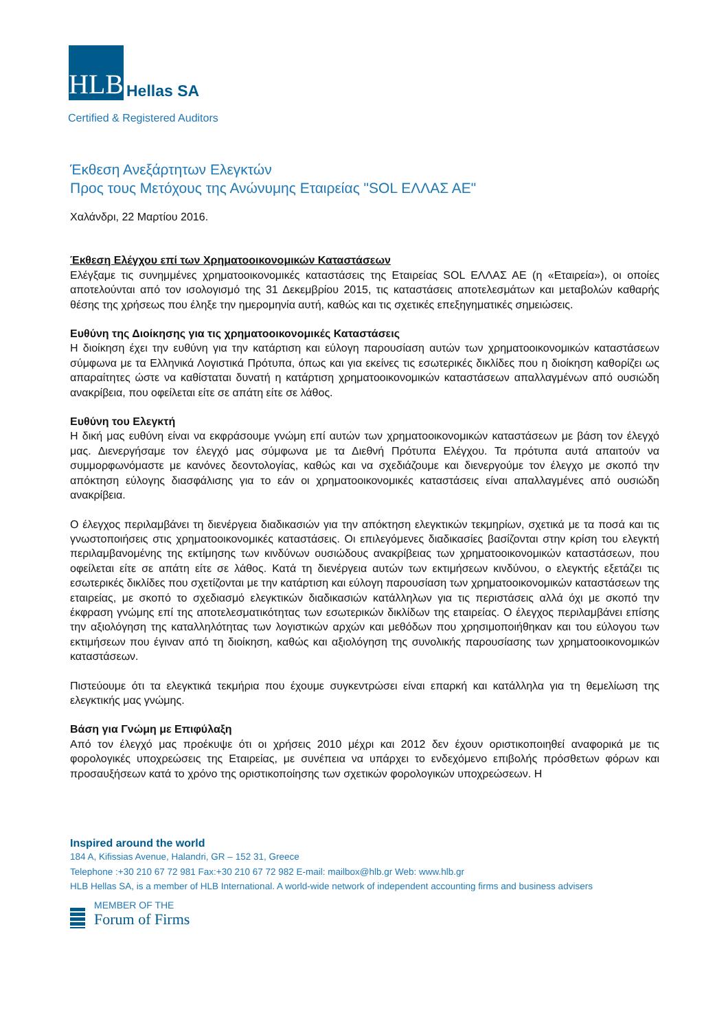HLB
Hellas SA
Certified & Registered Auditors
Έκθεση Ανεξάρτητων Ελεγκτών
Προς τους Μετόχους της Ανώνυμης Εταιρείας "SOL ΕΛΛΑΣ ΑΕ"
Χαλάνδρι, 22 Μαρτίου 2016.
Έκθεση Ελέγχου επί των Χρηματοοικονομικών Καταστάσεων
Ελέγξαμε τις συνημμένες χρηματοοικονομικές καταστάσεις της Εταιρείας SOL ΕΛΛΑΣ ΑΕ (η «Εταιρεία»), οι οποίες αποτελούνται από τον ισολογισμό της 31 Δεκεμβρίου 2015, τις καταστάσεις αποτελεσμάτων και μεταβολών καθαρής θέσης της χρήσεως που έληξε την ημερομηνία αυτή, καθώς και τις σχετικές επεξηγηματικές σημειώσεις.
Ευθύνη της Διοίκησης για τις χρηματοοικονομικές Καταστάσεις
Η διοίκηση έχει την ευθύνη για την κατάρτιση και εύλογη παρουσίαση αυτών των χρηματοοικονομικών καταστάσεων σύμφωνα με τα Ελληνικά Λογιστικά Πρότυπα, όπως και για εκείνες τις εσωτερικές δικλίδες που η διοίκηση καθορίζει ως απαραίτητες ώστε να καθίσταται δυνατή η κατάρτιση χρηματοοικονομικών καταστάσεων απαλλαγμένων από ουσιώδη ανακρίβεια, που οφείλεται είτε σε απάτη είτε σε λάθος.
Ευθύνη του Ελεγκτή
Η δική μας ευθύνη είναι να εκφράσουμε γνώμη επί αυτών των χρηματοοικονομικών καταστάσεων με βάση τον έλεγχό μας. Διενεργήσαμε τον έλεγχό μας σύμφωνα με τα Διεθνή Πρότυπα Ελέγχου. Τα πρότυπα αυτά απαιτούν να συμμορφωνόμαστε με κανόνες δεοντολογίας, καθώς και να σχεδιάζουμε και διενεργούμε τον έλεγχο με σκοπό την απόκτηση εύλογης διασφάλισης για το εάν οι χρηματοοικονομικές καταστάσεις είναι απαλλαγμένες από ουσιώδη ανακρίβεια.
Ο έλεγχος περιλαμβάνει τη διενέργεια διαδικασιών για την απόκτηση ελεγκτικών τεκμηρίων, σχετικά με τα ποσά και τις γνωστοποιήσεις στις χρηματοοικονομικές καταστάσεις. Οι επιλεγόμενες διαδικασίες βασίζονται στην κρίση του ελεγκτή περιλαμβανομένης της εκτίμησης των κινδύνων ουσιώδους ανακρίβειας των χρηματοοικονομικών καταστάσεων, που οφείλεται είτε σε απάτη είτε σε λάθος. Κατά τη διενέργεια αυτών των εκτιμήσεων κινδύνου, ο ελεγκτής εξετάζει τις εσωτερικές δικλίδες που σχετίζονται με την κατάρτιση και εύλογη παρουσίαση των χρηματοοικονομικών καταστάσεων της εταιρείας, με σκοπό το σχεδιασμό ελεγκτικών διαδικασιών κατάλληλων για τις περιστάσεις αλλά όχι με σκοπό την έκφραση γνώμης επί της αποτελεσματικότητας των εσωτερικών δικλίδων της εταιρείας. Ο έλεγχος περιλαμβάνει επίσης την αξιολόγηση της καταλληλότητας των λογιστικών αρχών και μεθόδων που χρησιμοποιήθηκαν και του εύλογου των εκτιμήσεων που έγιναν από τη διοίκηση, καθώς και αξιολόγηση της συνολικής παρουσίασης των χρηματοοικονομικών καταστάσεων.
Πιστεύουμε ότι τα ελεγκτικά τεκμήρια που έχουμε συγκεντρώσει είναι επαρκή και κατάλληλα για τη θεμελίωση της ελεγκτικής μας γνώμης.
Βάση για Γνώμη με Επιφύλαξη
Από τον έλεγχό μας προέκυψε ότι οι χρήσεις 2010 μέχρι και 2012 δεν έχουν οριστικοποιηθεί αναφορικά με τις φορολογικές υποχρεώσεις της Εταιρείας, με συνέπεια να υπάρχει το ενδεχόμενο επιβολής πρόσθετων φόρων και προσαυξήσεων κατά το χρόνο της οριστικοποίησης των σχετικών φορολογικών υποχρεώσεων. Η
Inspired around the world
184 A, Kifissias Avenue, Halandri, GR – 152 31, Greece
Telephone :+30 210 67 72 981 Fax:+30 210 67 72 982 E-mail: mailbox@hlb.gr Web: www.hlb.gr
HLB Hellas SA, is a member of HLB International. A world-wide network of independent accounting firms and business advisers
MEMBER OF THE
Forum of Firms